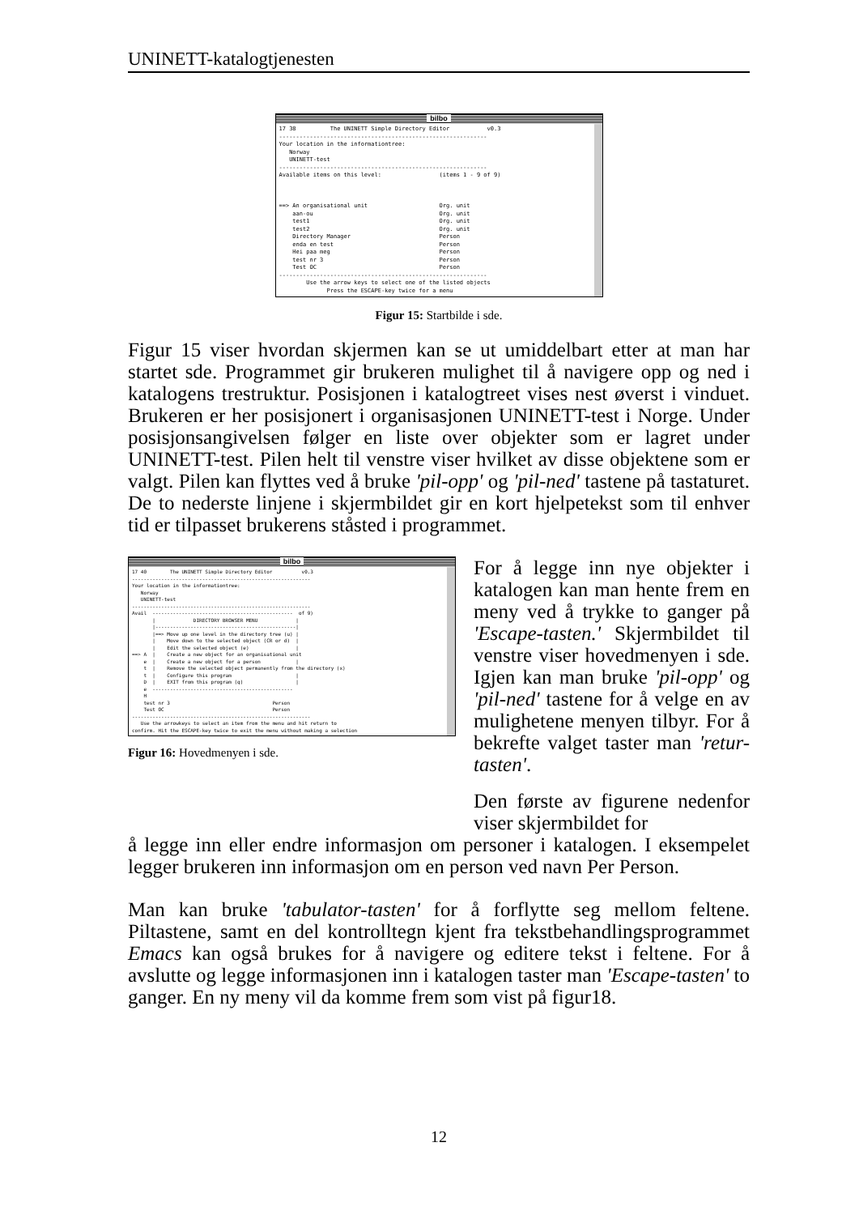UNINETT-katalogtjenesten
bilbo
17 38 The UNINETT Simple Directory Editor v0.3 ------------------------------------------------------------- Your location in the informationtree: Norway UNINETT-test ------------------------------------------------------------- Available items on this level: (items 1 - 9 of 9) ==> An organisational unit Org. unit aan-ou Org. unit test1 Org. unit test2 Org. unit Directory Manager Person enda en test Person Hei paa meg Person test nr 3 Person Test OC Person ------------------------------------------------------------- Use the arrow keys to select one of the listed objects Press the ESCAPE-key twice for a menu
Figur 15: Startbilde i sde.
Figur 15 viser hvordan skjermen kan se ut umiddelbart etter at man har startet sde. Programmet gir brukeren mulighet til å navigere opp og ned i katalogens trestruktur. Posisjonen i katalogtreet vises nest øverst i vinduet. Brukeren er her posisjonert i organisasjonen UNINETT-test i Norge. Under posisjonsangivelsen følger en liste over objekter som er lagret under UNINETT-test. Pilen helt til venstre viser hvilket av disse objektene som er valgt. Pilen kan flyttes ved å bruke 'pil-opp' og 'pil-ned' tastene på tastaturet. De to nederste linjene i skjermbildet gir en kort hjelpetekst som til enhver tid er tilpasset brukerens ståsted i programmet.
bilbo
17 40 The UNINETT Simple Directory Editor v0.3 ------------------------------------------------------------- Your location in the informationtree: Norway UNINETT-test ------------------------------------------------------------- Avail ------------------------------------------------ of 9) | DIRECTORY BROWSER MENU | |------------------------------------------------| |==> Move up one level in the directory tree (u) | | Move down to the selected object (CR or d) | | Edit the selected object (e) | ==> A | Create a new object for an organisational unit e | Create a new object for a person | t | Remove the selected object permanently from the directory (x) t | Configure this program | D | EXIT from this program (q) | e ------------------------------------------------ H test nr 3 Person Test OC Person ------------------------------------------------------------- Use the arrowkeys to select an item from the menu and hit return to confirm. Hit the ESCAPE-key twice to exit the menu without making a selection
Figur 16: Hovedmenyen i sde.
For å legge inn nye objekter i katalogen kan man hente frem en meny ved å trykke to ganger på 'Escape-tasten.' Skjermbildet til venstre viser hovedmenyen i sde. Igjen kan man bruke 'pil-opp' og 'pil-ned' tastene for å velge en av mulighetene menyen tilbyr. For å bekrefte valget taster man 'retur-tasten'.
Den første av figurene nedenfor viser skjermbildet for
å legge inn eller endre informasjon om personer i katalogen. I eksempelet legger brukeren inn informasjon om en person ved navn Per Person.
Man kan bruke 'tabulator-tasten' for å forflytte seg mellom feltene. Piltastene, samt en del kontrolltegn kjent fra tekstbehandlingsprogrammet Emacs kan også brukes for å navigere og editere tekst i feltene. For å avslutte og legge informasjonen inn i katalogen taster man 'Escape-tasten' to ganger. En ny meny vil da komme frem som vist på figur18.
12